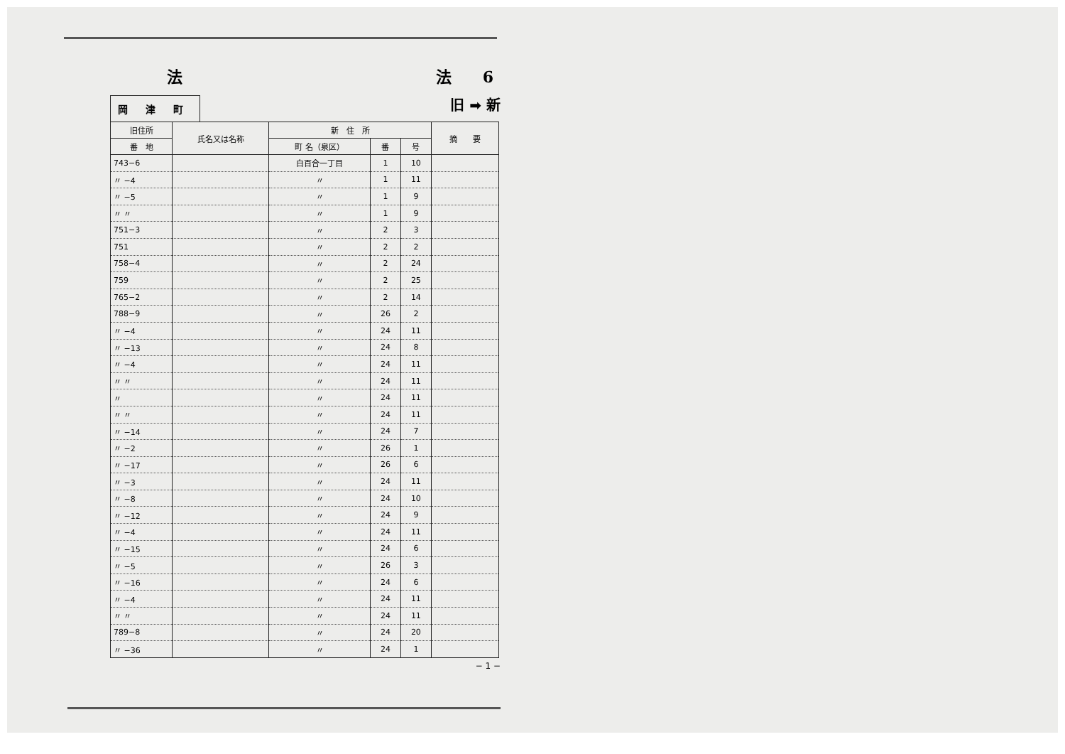法 法　　6
岡 津 町
旧 ➡ 新
| 旧住所 | 氏名又は名称 | 新 住 所 | | | 摘 要 |
| --- | --- | --- | --- | --- | --- |
| 番 地 | | 町 名（泉区） | 番 | 号 | |
| 743−6 | | 白百合一丁目 | 1 | 10 | |
| 〃 −4 | | 〃 | 1 | 11 | |
| 〃 −5 | | 〃 | 1 | 9 | |
| 〃 〃 | | 〃 | 1 | 9 | |
| 751−3 | | 〃 | 2 | 3 | |
| 751 | | 〃 | 2 | 2 | |
| 758−4 | | 〃 | 2 | 24 | |
| 759 | | 〃 | 2 | 25 | |
| 765−2 | | 〃 | 2 | 14 | |
| 788−9 | | 〃 | 26 | 2 | |
| 〃 −4 | | 〃 | 24 | 11 | |
| 〃 −13 | | 〃 | 24 | 8 | |
| 〃 −4 | | 〃 | 24 | 11 | |
| 〃 〃 | | 〃 | 24 | 11 | |
| 〃 | | 〃 | 24 | 11 | |
| 〃 〃 | | 〃 | 24 | 11 | |
| 〃 −14 | | 〃 | 24 | 7 | |
| 〃 −2 | | 〃 | 26 | 1 | |
| 〃 −17 | | 〃 | 26 | 6 | |
| 〃 −3 | | 〃 | 24 | 11 | |
| 〃 −8 | | 〃 | 24 | 10 | |
| 〃 −12 | | 〃 | 24 | 9 | |
| 〃 −4 | | 〃 | 24 | 11 | |
| 〃 −15 | | 〃 | 24 | 6 | |
| 〃 −5 | | 〃 | 26 | 3 | |
| 〃 −16 | | 〃 | 24 | 6 | |
| 〃 −4 | | 〃 | 24 | 11 | |
| 〃 〃 | | 〃 | 24 | 11 | |
| 789−8 | | 〃 | 24 | 20 | |
| 〃 −36 | | 〃 | 24 | 1 | |
− 1 −